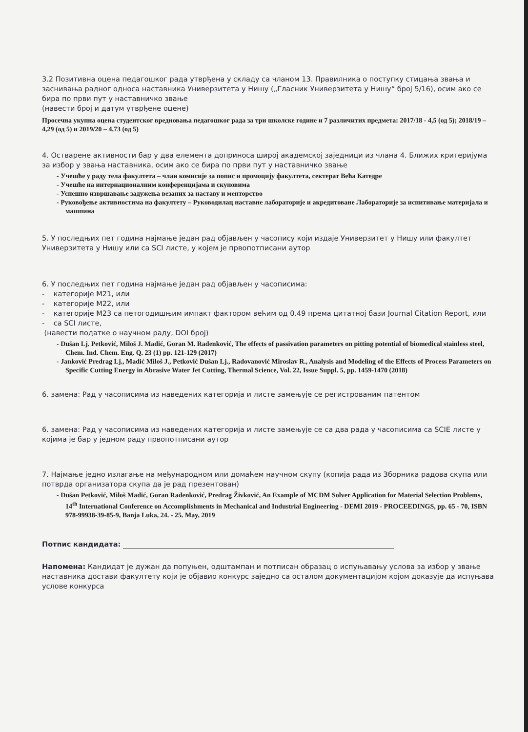3.2 Позитивна оцена педагошког рада утврђена у складу са чланом 13. Правилника о поступку стицања звања и заснивања радног односа наставника Универзитета у Нишу („Гласник Универзитета у Нишу“ број 5/16), осим ако се бира по први пут у наставничко звање
(навести број и датум утврђене оцене)
Просечна укупна оцена студентског вредновања педагошког рада за три школске године и 7 различитих предмета: 2017/18 - 4,5 (од 5); 2018/19 – 4,29 (од 5) и 2019/20 – 4,73 (од 5)
4. Остварене активности бар у два елемента доприноса широј академској заједници из члана 4. Ближих критеријума за избор у звања наставника, осим ако се бира по први пут у наставничко звање
- Учешће у раду тела факултета – члан комисије за попис и промоцију факултета, сектерат Већа Катедре
- Учешће на интернационалним конференцијама и скуповима
- Успешно извршавање задужења везаних за наставу и менторство
- Руковођење активностима на факултету – Руководилац наставне лабораторије и акредитоване Лабораторије за испитивање материјала и машпина
5. У последњих пет година најмање један рад објављен у часопису који издаје Универзитет у Нишу или факултет Универзитета у Нишу или са SCI листе, у којем је првопотписани аутор
6. У последњих пет година најмање један рад објављен у часописима:
- категорије М21, или
- категорије М22, или
- категорије М23 са петогодишњим импакт фактором већим од 0.49 према цитатној бази Journal Citation Report, или
- са SCI листе,
(навести податке о научном раду, DOI број)
- Dušan Lj. Petković, Miloš J. Madić, Goran M. Radenković, The effects of passivation parameters on pitting potential of biomedical stainless steel, Chem. Ind. Chem. Eng. Q. 23 (1) pp. 121-129 (2017)
- Janković Predrag Lj., Madić Miloš J., Petković Dušan Lj., Radovanović Miroslav R., Analysis and Modeling of the Effects of Process Parameters on Specific Cutting Energy in Abrasive Water Jet Cutting, Thermal Science, Vol. 22, Issue Suppl. 5, pp. 1459-1470 (2018)
6. замена: Рад у часописима из наведених категорија и листе замењује се регистрованим патентом
6. замена: Рад у часописима из наведених категорија и листе замењује се са два рада у часописима са SCIE листе у којима је бар у једном раду првопотписани аутор
7. Најмање једно излагање на међународном или домаћем научном скупу (копија рада из Зборника радова скупа или потврда организатора скупа да је рад презентован)
- Dušan Petković, Miloš Madić, Goran Radenković, Predrag Živković, An Example of MCDM Solver Application for Material Selection Problems, 14<sup>th</sup> International Conference on Accomplishments in Mechanical and Industrial Engineering - DEMI 2019 - PROCEEDINGS, pp. 65 - 70, ISBN 978-99938-39-85-9, Banja Luka, 24. - 25. May, 2019
Потпис кандидата:
Напомена: Кандидат је дужан да попуњен, одштампан и потписан образац о испуњавању услова за избор у звање наставника достави факултету који је објавио конкурс заједно са осталом документацијом којом доказује да испуњава услове конкурса